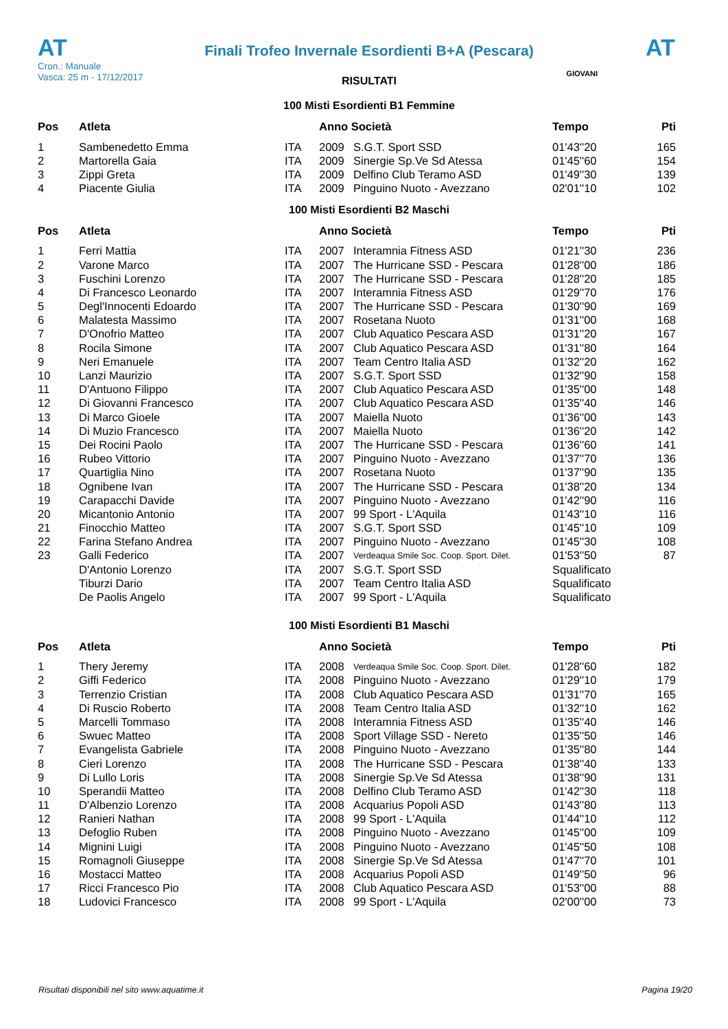AT
Finali Trofeo Invernale Esordienti B+A (Pescara)
AT
Cron.: Manuale
Vasca: 25 m - 17/12/2017
GIOVANI
RISULTATI
100 Misti Esordienti B1 Femmine
| Pos | Atleta | | Anno Società | | Tempo | Pti |
| --- | --- | --- | --- | --- | --- | --- |
| 1 | Sambenedetto Emma | ITA | 2009 | S.G.T. Sport SSD | 01'43''20 | 165 |
| 2 | Martorella Gaia | ITA | 2009 | Sinergie Sp.Ve Sd Atessa | 01'45''60 | 154 |
| 3 | Zippi Greta | ITA | 2009 | Delfino Club Teramo ASD | 01'49''30 | 139 |
| 4 | Piacente Giulia | ITA | 2009 | Pinguino Nuoto - Avezzano | 02'01''10 | 102 |
100 Misti Esordienti B2 Maschi
| Pos | Atleta | | Anno Società | | Tempo | Pti |
| --- | --- | --- | --- | --- | --- | --- |
| 1 | Ferri Mattia | ITA | 2007 | Interamnia Fitness ASD | 01'21''30 | 236 |
| 2 | Varone Marco | ITA | 2007 | The Hurricane SSD - Pescara | 01'28''00 | 186 |
| 3 | Fuschini Lorenzo | ITA | 2007 | The Hurricane SSD - Pescara | 01'28''20 | 185 |
| 4 | Di Francesco Leonardo | ITA | 2007 | Interamnia Fitness ASD | 01'29''70 | 176 |
| 5 | Degl'Innocenti Edoardo | ITA | 2007 | The Hurricane SSD - Pescara | 01'30''90 | 169 |
| 6 | Malatesta Massimo | ITA | 2007 | Rosetana Nuoto | 01'31''00 | 168 |
| 7 | D'Onofrio Matteo | ITA | 2007 | Club Aquatico Pescara ASD | 01'31''20 | 167 |
| 8 | Rocila Simone | ITA | 2007 | Club Aquatico Pescara ASD | 01'31''80 | 164 |
| 9 | Neri Emanuele | ITA | 2007 | Team Centro Italia ASD | 01'32''20 | 162 |
| 10 | Lanzi Maurizio | ITA | 2007 | S.G.T. Sport SSD | 01'32''90 | 158 |
| 11 | D'Antuono Filippo | ITA | 2007 | Club Aquatico Pescara ASD | 01'35''00 | 148 |
| 12 | Di Giovanni Francesco | ITA | 2007 | Club Aquatico Pescara ASD | 01'35''40 | 146 |
| 13 | Di Marco Gioele | ITA | 2007 | Maiella Nuoto | 01'36''00 | 143 |
| 14 | Di Muzio Francesco | ITA | 2007 | Maiella Nuoto | 01'36''20 | 142 |
| 15 | Dei Rocini Paolo | ITA | 2007 | The Hurricane SSD - Pescara | 01'36''60 | 141 |
| 16 | Rubeo Vittorio | ITA | 2007 | Pinguino Nuoto - Avezzano | 01'37''70 | 136 |
| 17 | Quartiglia Nino | ITA | 2007 | Rosetana Nuoto | 01'37''90 | 135 |
| 18 | Ognibene Ivan | ITA | 2007 | The Hurricane SSD - Pescara | 01'38''20 | 134 |
| 19 | Carapacchi Davide | ITA | 2007 | Pinguino Nuoto - Avezzano | 01'42''90 | 116 |
| 20 | Micantonio Antonio | ITA | 2007 | 99 Sport - L'Aquila | 01'43''10 | 116 |
| 21 | Finocchio Matteo | ITA | 2007 | S.G.T. Sport SSD | 01'45''10 | 109 |
| 22 | Farina Stefano Andrea | ITA | 2007 | Pinguino Nuoto - Avezzano | 01'45''30 | 108 |
| 23 | Galli Federico | ITA | 2007 | Verdeaqua Smile Soc. Coop. Sport. Dilet. | 01'53''50 | 87 |
| | D'Antonio Lorenzo | ITA | 2007 | S.G.T. Sport SSD | Squalificato | |
| | Tiburzi Dario | ITA | 2007 | Team Centro Italia ASD | Squalificato | |
| | De Paolis Angelo | ITA | 2007 | 99 Sport - L'Aquila | Squalificato | |
100 Misti Esordienti B1 Maschi
| Pos | Atleta | | Anno Società | | Tempo | Pti |
| --- | --- | --- | --- | --- | --- | --- |
| 1 | Thery Jeremy | ITA | 2008 | Verdeaqua Smile Soc. Coop. Sport. Dilet. | 01'28''60 | 182 |
| 2 | Giffi Federico | ITA | 2008 | Pinguino Nuoto - Avezzano | 01'29''10 | 179 |
| 3 | Terrenzio Cristian | ITA | 2008 | Club Aquatico Pescara ASD | 01'31''70 | 165 |
| 4 | Di Ruscio Roberto | ITA | 2008 | Team Centro Italia ASD | 01'32''10 | 162 |
| 5 | Marcelli Tommaso | ITA | 2008 | Interamnia Fitness ASD | 01'35''40 | 146 |
| 6 | Swuec Matteo | ITA | 2008 | Sport Village SSD - Nereto | 01'35''50 | 146 |
| 7 | Evangelista Gabriele | ITA | 2008 | Pinguino Nuoto - Avezzano | 01'35''80 | 144 |
| 8 | Cieri Lorenzo | ITA | 2008 | The Hurricane SSD - Pescara | 01'38''40 | 133 |
| 9 | Di Lullo Loris | ITA | 2008 | Sinergie Sp.Ve Sd Atessa | 01'38''90 | 131 |
| 10 | Sperandii Matteo | ITA | 2008 | Delfino Club Teramo ASD | 01'42''30 | 118 |
| 11 | D'Albenzio Lorenzo | ITA | 2008 | Acquarius Popoli ASD | 01'43''80 | 113 |
| 12 | Ranieri Nathan | ITA | 2008 | 99 Sport - L'Aquila | 01'44''10 | 112 |
| 13 | Defoglio Ruben | ITA | 2008 | Pinguino Nuoto - Avezzano | 01'45''00 | 109 |
| 14 | Mignini Luigi | ITA | 2008 | Pinguino Nuoto - Avezzano | 01'45''50 | 108 |
| 15 | Romagnoli Giuseppe | ITA | 2008 | Sinergie Sp.Ve Sd Atessa | 01'47''70 | 101 |
| 16 | Mostacci Matteo | ITA | 2008 | Acquarius Popoli ASD | 01'49''50 | 96 |
| 17 | Ricci Francesco Pio | ITA | 2008 | Club Aquatico Pescara ASD | 01'53''00 | 88 |
| 18 | Ludovici Francesco | ITA | 2008 | 99 Sport - L'Aquila | 02'00''00 | 73 |
Risultati disponibili nel sito www.aquatime.it Pagina 19/20